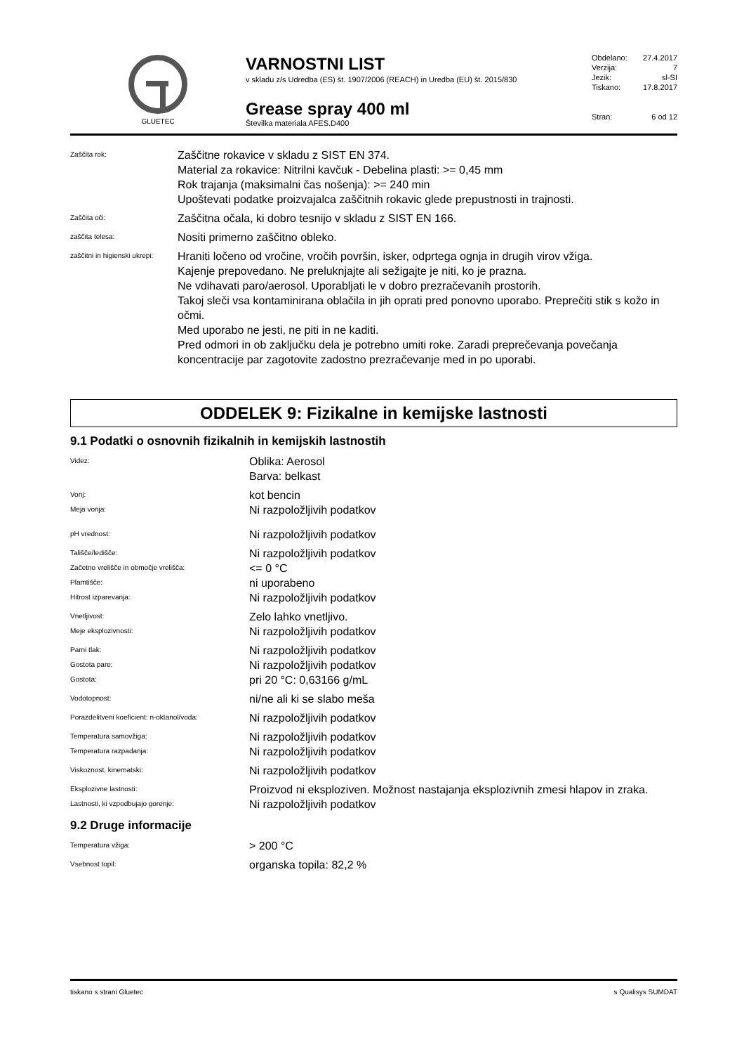GLUETEC
VARNOSTNI LIST
v skladu z/s Udredba (ES) št. 1907/2006 (REACH) in Uredba (EU) št. 2015/830
Grease spray 400 ml
Številka materiala AFES.D400
Obdelano: 27.4.2017
Verzija: 7
Jezik: sl-SI
Tiskano: 17.8.2017
Stran: 6 od 12
Zaščita rok:
Zaščitne rokavice v skladu z SIST EN 374.
Material za rokavice: Nitrilni kavčuk - Debelina plasti: >= 0,45 mm
Rok trajanja (maksimalni čas nošenja): >= 240 min
Upoštevati podatke proizvajalca zaščitnih rokavic glede prepustnosti in trajnosti.
Zaščita oči:
Zaščitna očala, ki dobro tesnijo v skladu z SIST EN 166.
zaščita telesa:
Nositi primerno zaščitno obleko.
zaščitni in higienski ukrepi:
Hraniti ločeno od vročine, vročih površin, isker, odprtega ognja in drugih virov vžiga.
Kajenje prepovedano. Ne preluknjajte ali sežigajte je niti, ko je prazna.
Ne vdihavati paro/aerosol. Uporabljati le v dobro prezračevanih prostorih.
Takoj sleči vsa kontaminirana oblačila in jih oprati pred ponovno uporabo. Preprečiti stik s kožo in očmi.
Med uporabo ne jesti, ne piti in ne kaditi.
Pred odmori in ob zaključku dela je potrebno umiti roke. Zaradi preprečevanja povečanja koncentracije par zagotovite zadostno prezračevanje med in po uporabi.
ODDELEK 9: Fizikalne in kemijske lastnosti
9.1 Podatki o osnovnih fizikalnih in kemijskih lastnostih
Videz:
Oblika: Aerosol
Barva: belkast
Vonj:
kot bencin
Meja vonja:
Ni razpoložljivih podatkov
pH vrednost:
Ni razpoložljivih podatkov
Tališče/ledišče:
Ni razpoložljivih podatkov
Začetno vrelišče in območje vrelišča:
<= 0 °C
Plamtišče:
ni uporabeno
Hitrost izparevanja:
Ni razpoložljivih podatkov
Vnetljivost:
Zelo lahko vnetljivo.
Meje eksplozivnosti:
Ni razpoložljivih podatkov
Parni tlak:
Ni razpoložljivih podatkov
Gostota pare:
Ni razpoložljivih podatkov
Gostota:
pri 20 °C: 0,63166 g/mL
Vodotopnost:
ni/ne ali ki se slabo meša
Porazdelitveni koeficient: n-oktanol/voda:
Ni razpoložljivih podatkov
Temperatura samovžiga:
Ni razpoložljivih podatkov
Temperatura razpadanja:
Ni razpoložljivih podatkov
Viskoznost, kinematski:
Ni razpoložljivih podatkov
Eksplozivne lastnosti:
Proizvod ni eksploziven. Možnost nastajanja eksplozivnih zmesi hlapov in zraka.
Lastnosti, ki vzpodbujajo gorenje:
Ni razpoložljivih podatkov
9.2 Druge informacije
Temperatura vžiga:
> 200 °C
Vsebnost topil:
organska topila: 82,2 %
tiskano s strani Gluetec s Qualisys SUMDAT